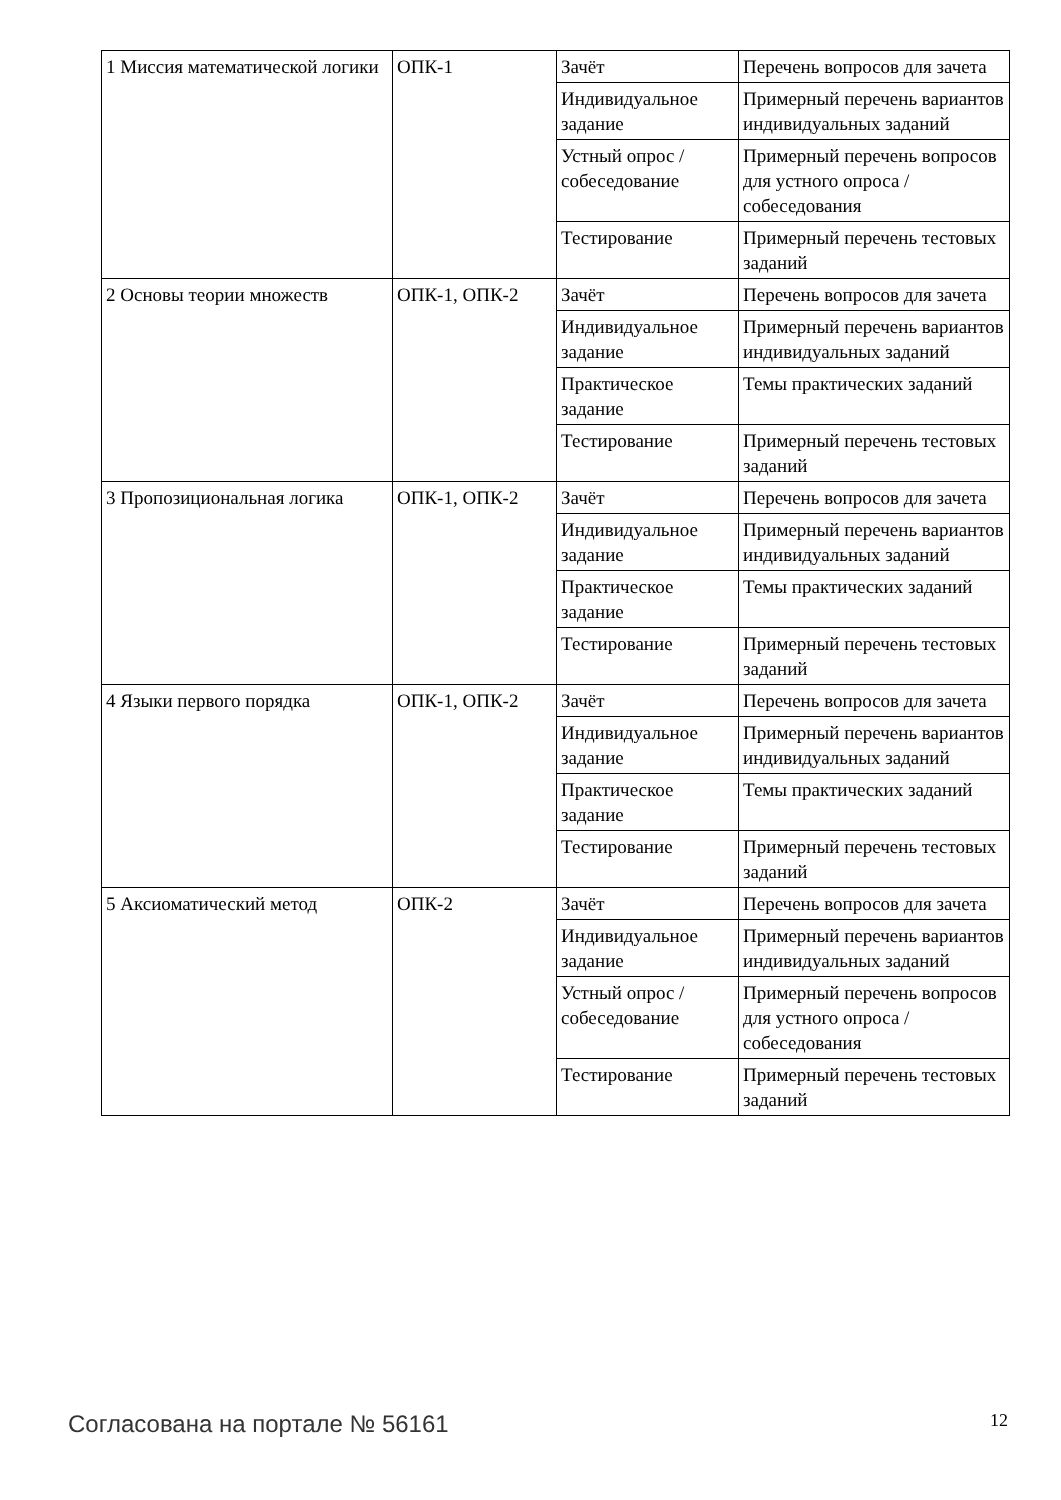| 1 Миссия математической логики | ОПК-1 | Зачёт | Перечень вопросов для зачета |
| | | Индивидуальное задание | Примерный перечень вариантов индивидуальных заданий |
| | | Устный опрос / собеседование | Примерный перечень вопросов для устного опроса / собеседования |
| | | Тестирование | Примерный перечень тестовых заданий |
| 2 Основы теории множеств | ОПК-1, ОПК-2 | Зачёт | Перечень вопросов для зачета |
| | | Индивидуальное задание | Примерный перечень вариантов индивидуальных заданий |
| | | Практическое задание | Темы практических заданий |
| | | Тестирование | Примерный перечень тестовых заданий |
| 3 Пропозициональная логика | ОПК-1, ОПК-2 | Зачёт | Перечень вопросов для зачета |
| | | Индивидуальное задание | Примерный перечень вариантов индивидуальных заданий |
| | | Практическое задание | Темы практических заданий |
| | | Тестирование | Примерный перечень тестовых заданий |
| 4 Языки первого порядка | ОПК-1, ОПК-2 | Зачёт | Перечень вопросов для зачета |
| | | Индивидуальное задание | Примерный перечень вариантов индивидуальных заданий |
| | | Практическое задание | Темы практических заданий |
| | | Тестирование | Примерный перечень тестовых заданий |
| 5 Аксиоматический метод | ОПК-2 | Зачёт | Перечень вопросов для зачета |
| | | Индивидуальное задание | Примерный перечень вариантов индивидуальных заданий |
| | | Устный опрос / собеседование | Примерный перечень вопросов для устного опроса / собеседования |
| | | Тестирование | Примерный перечень тестовых заданий |
Согласована на портале № 56161 12